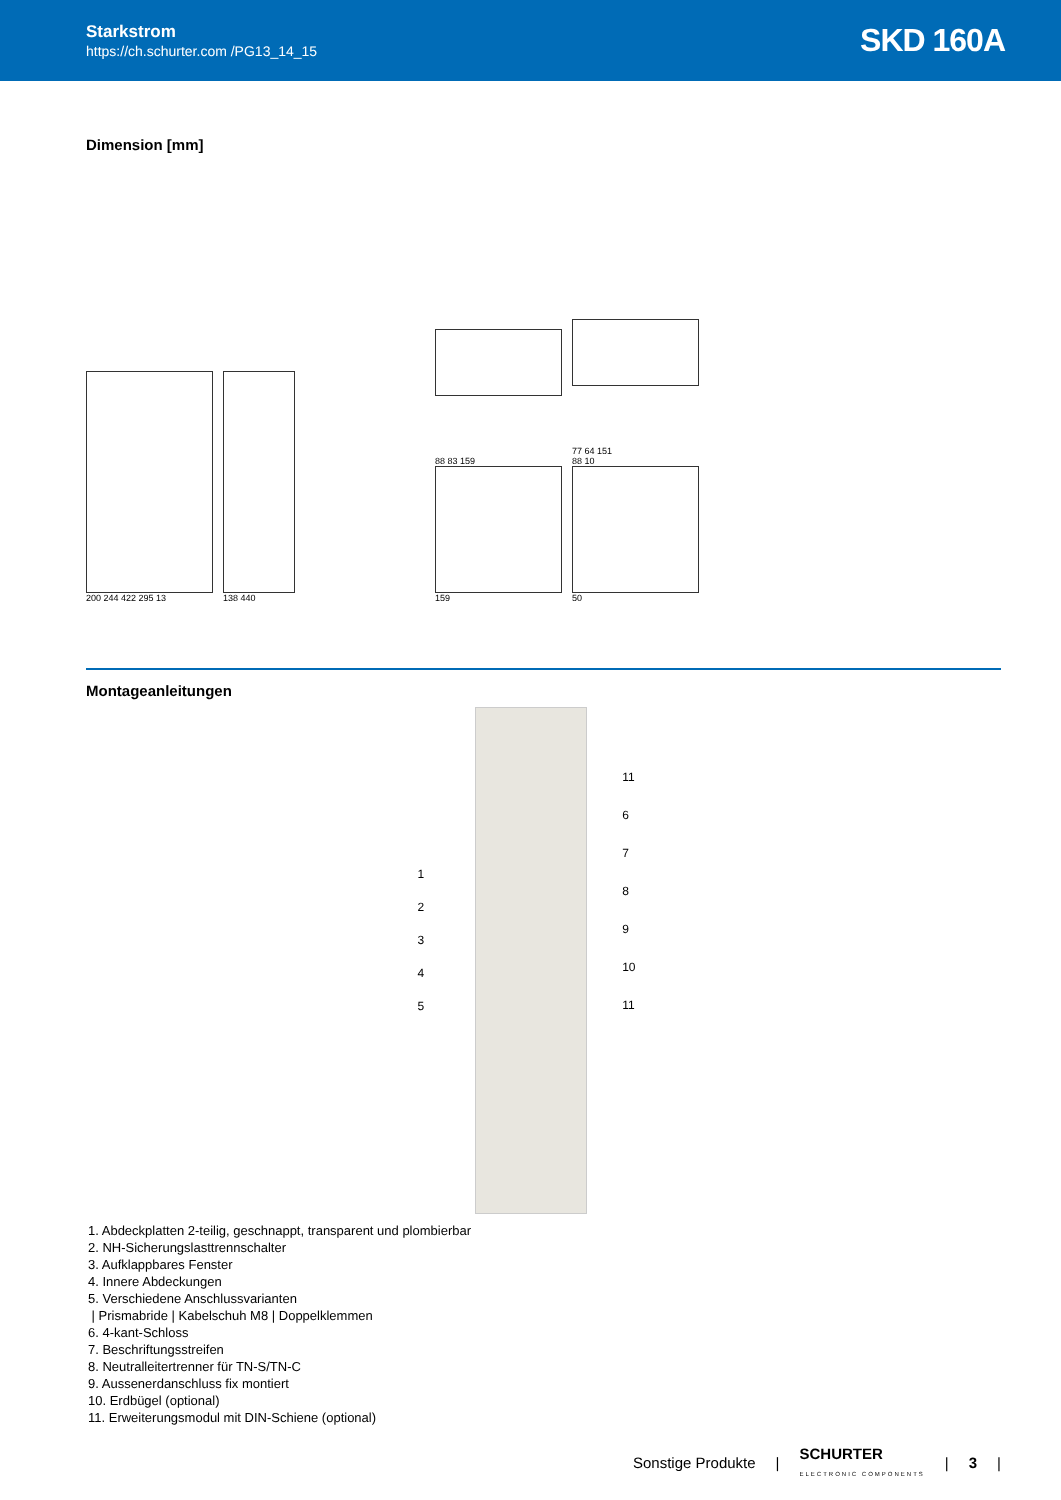Starkstrom
https://ch.schurter.com /PG13_14_15
SKD 160A
Dimension [mm]
200 244 422 295 13
138 440
88 83 159
159
77 64 151
88 10
50
Montageanleitungen
1
2
3
4
5
11
6
7
8
9
10
11
1. Abdeckplatten 2-teilig, geschnappt, transparent und plombierbar
2. NH-Sicherungslasttrennschalter
3. Aufklappbares Fenster
4. Innere Abdeckungen
5. Verschiedene Anschlussvarianten
| Prismabride | Kabelschuh M8 | Doppelklemmen
6. 4-kant-Schloss
7. Beschriftungsstreifen
8. Neutralleitertrenner für TN-S/TN-C
9. Aussenerdanschluss fix montiert
10. Erdbügel (optional)
11. Erweiterungsmodul mit DIN-Schiene (optional)
Sonstige Produkte | SCHURTER
ELECTRONIC COMPONENTS | 3 |